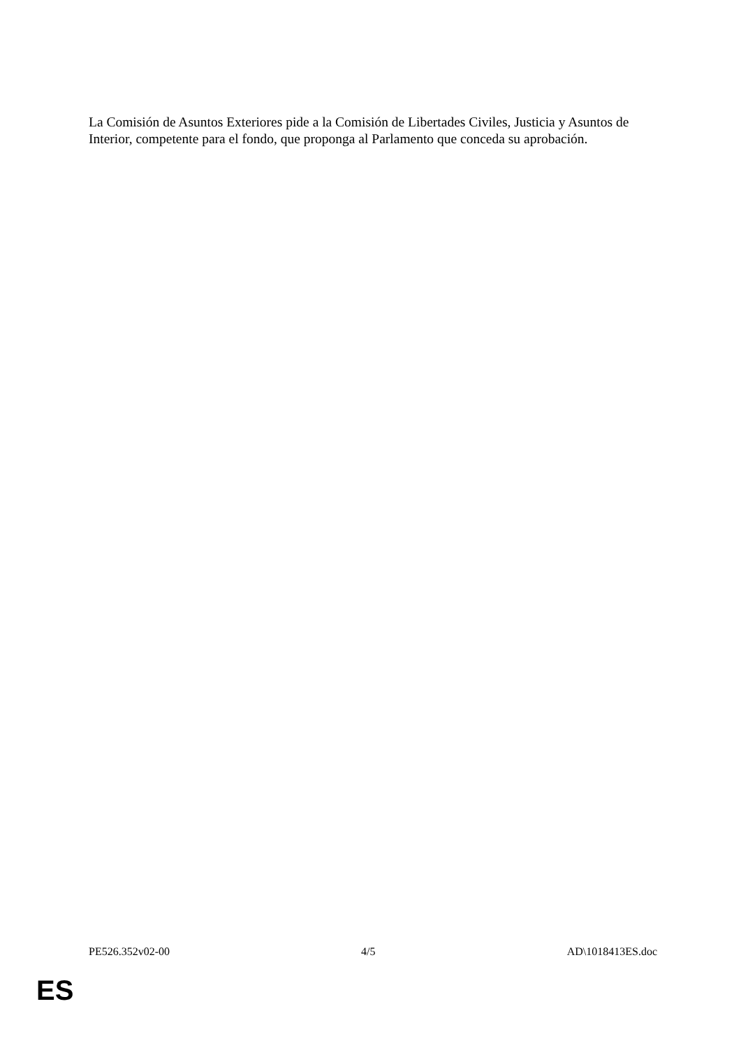La Comisión de Asuntos Exteriores pide a la Comisión de Libertades Civiles, Justicia y Asuntos de Interior, competente para el fondo, que proponga al Parlamento que conceda su aprobación.
PE526.352v02-00 4/5 AD\1018413ES.doc
ES